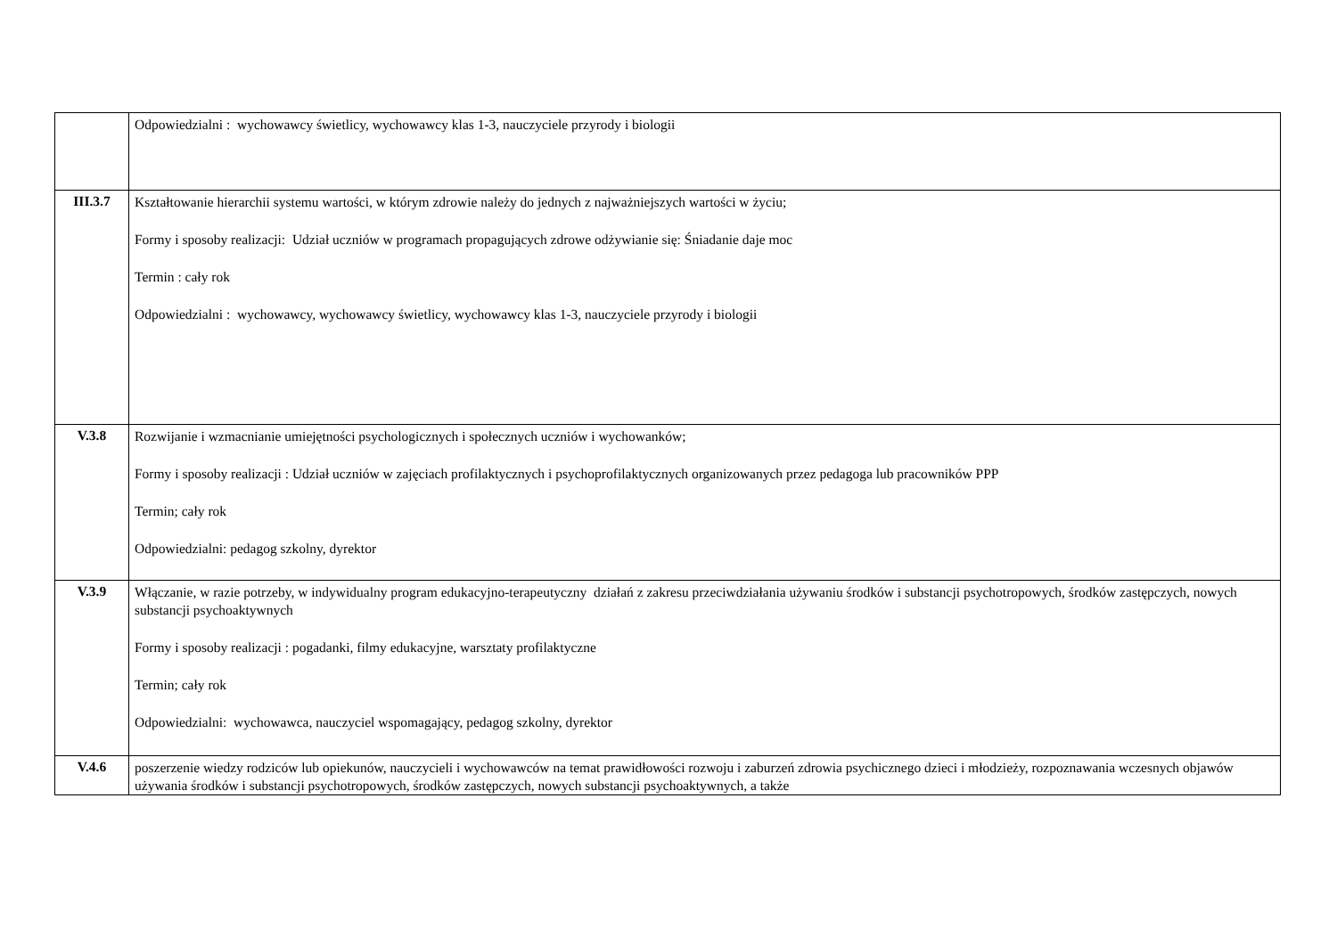| | Odpowiedzialni : wychowawcy świetlicy, wychowawcy klas 1-3, nauczyciele przyrody i biologii |
| III.3.7 | Kształtowanie hierarchii systemu wartości, w którym zdrowie należy do jednych z najważniejszych wartości w życiu; Formy i sposoby realizacji: Udział uczniów w programach propagujących zdrowe odżywianie się: Śniadanie daje moc Termin : cały rok Odpowiedzialni : wychowawcy, wychowawcy świetlicy, wychowawcy klas 1-3, nauczyciele przyrody i biologii |
| V.3.8 | Rozwijanie i wzmacnianie umiejętności psychologicznych i społecznych uczniów i wychowanków; Formy i sposoby realizacji : Udział uczniów w zajęciach profilaktycznych i psychoprofilaktycznych organizowanych przez pedagoga lub pracowników PPP Termin; cały rok Odpowiedzialni: pedagog szkolny, dyrektor |
| V.3.9 | Włączanie, w razie potrzeby, w indywidualny program edukacyjno-terapeutyczny działań z zakresu przeciwdziałania używaniu środków i substancji psychotropowych, środków zastępczych, nowych substancji psychoaktywnych Formy i sposoby realizacji : pogadanki, filmy edukacyjne, warsztaty profilaktyczne Termin; cały rok Odpowiedzialni: wychowawca, nauczyciel wspomagający, pedagog szkolny, dyrektor |
| V.4.6 | poszerzenie wiedzy rodziców lub opiekunów, nauczycieli i wychowawców na temat prawidłowości rozwoju i zaburzeń zdrowia psychicznego dzieci i młodzieży, rozpoznawania wczesnych objawów używania środków i substancji psychotropowych, środków zastępczych, nowych substancji psychoaktywnych, a także |